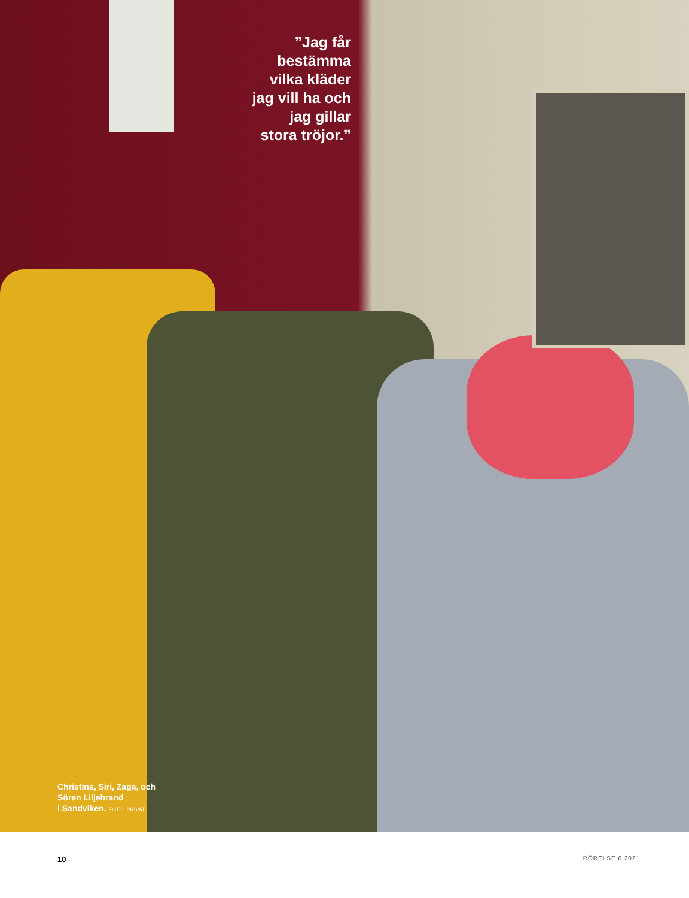”Jag får bestämma vilka kläder jag vill ha och jag gillar stora tröjor.”
Christina, Siri, Zaga, och
Sören Liljebrand
i Sandviken. FOTO: PRIVAT
10 RÖRELSE 6 2021